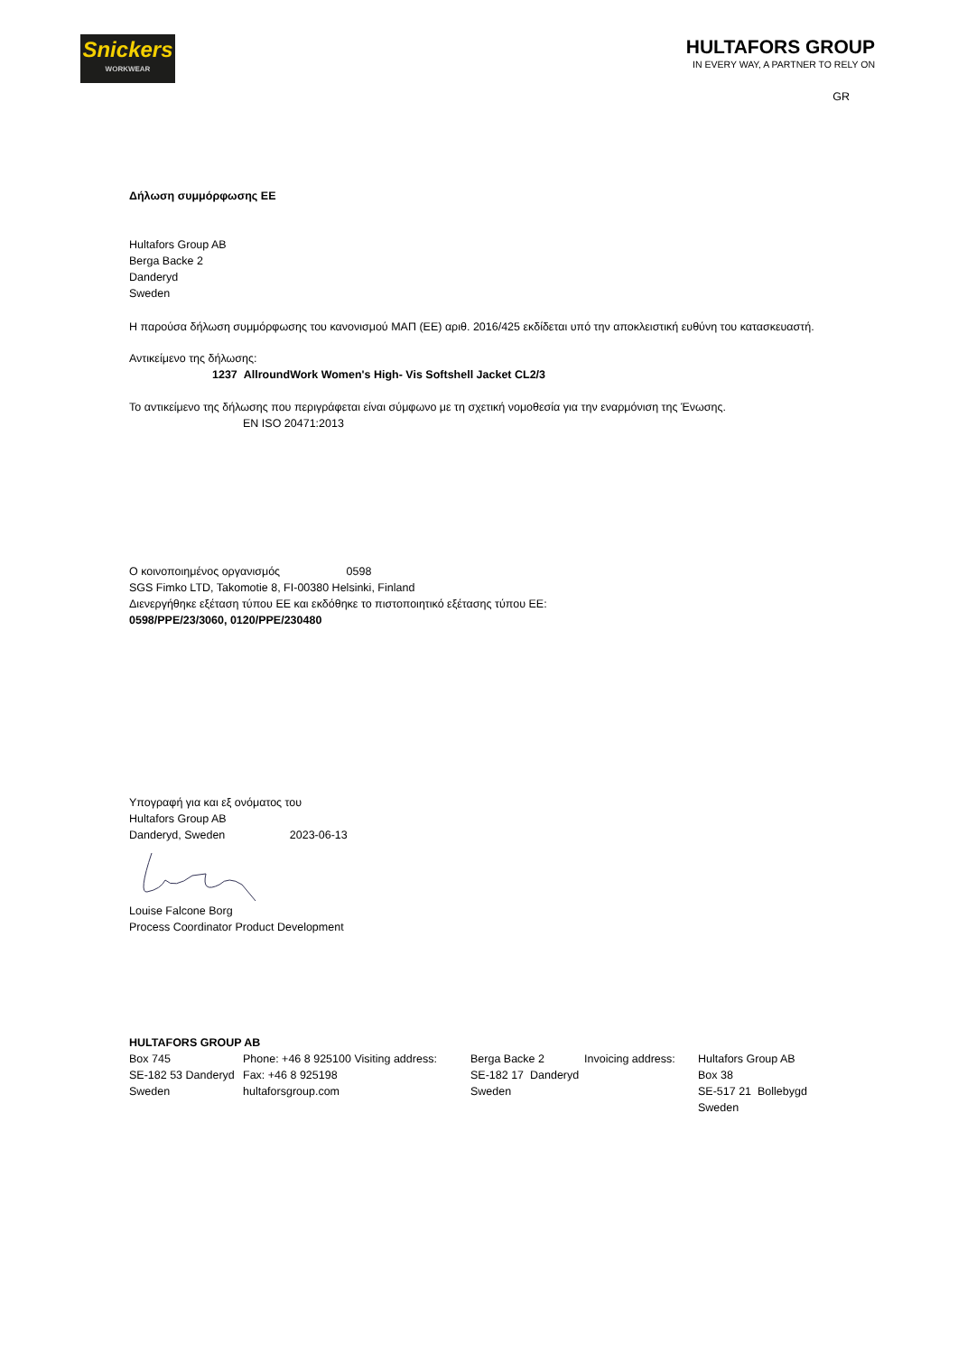Snickers
WORKWEAR
HULTAFORS GROUP
IN EVERY WAY, A PARTNER TO RELY ON
GR
Δήλωση συμμόρφωσης ΕΕ
Hultafors Group AB
Berga Backe 2
Danderyd
Sweden
Η παρούσα δήλωση συμμόρφωσης του κανονισμού ΜΑΠ (ΕΕ) αριθ. 2016/425 εκδίδεται υπό την αποκλειστική ευθύνη του κατασκευαστή.
Αντικείμενο της δήλωσης:
1237 AllroundWork Women's High- Vis Softshell Jacket CL2/3
Το αντικείμενο της δήλωσης που περιγράφεται είναι σύμφωνο με τη σχετική νομοθεσία για την εναρμόνιση της Ένωσης.
EN ISO 20471:2013
Ο κοινοποιημένος οργανισμός 0598
SGS Fimko LTD, Takomotie 8, FI-00380 Helsinki, Finland
Διενεργήθηκε εξέταση τύπου ΕΕ και εκδόθηκε το πιστοποιητικό εξέτασης τύπου ΕΕ:
0598/PPE/23/3060, 0120/PPE/230480
Υπογραφή για και εξ ονόματος του
Hultafors Group AB
Danderyd, Sweden 2023-06-13
Louise Falcone Borg
Process Coordinator Product Development
HULTAFORS GROUP AB
| Box 745 SE-182 53 Danderyd Sweden | Phone: +46 8 925100 Visiting address: Fax: +46 8 925198 hultaforsgroup.com | Berga Backe 2 SE-182 17 Danderyd Sweden | Invoicing address: | Hultafors Group AB Box 38 SE-517 21 Bollebygd Sweden |